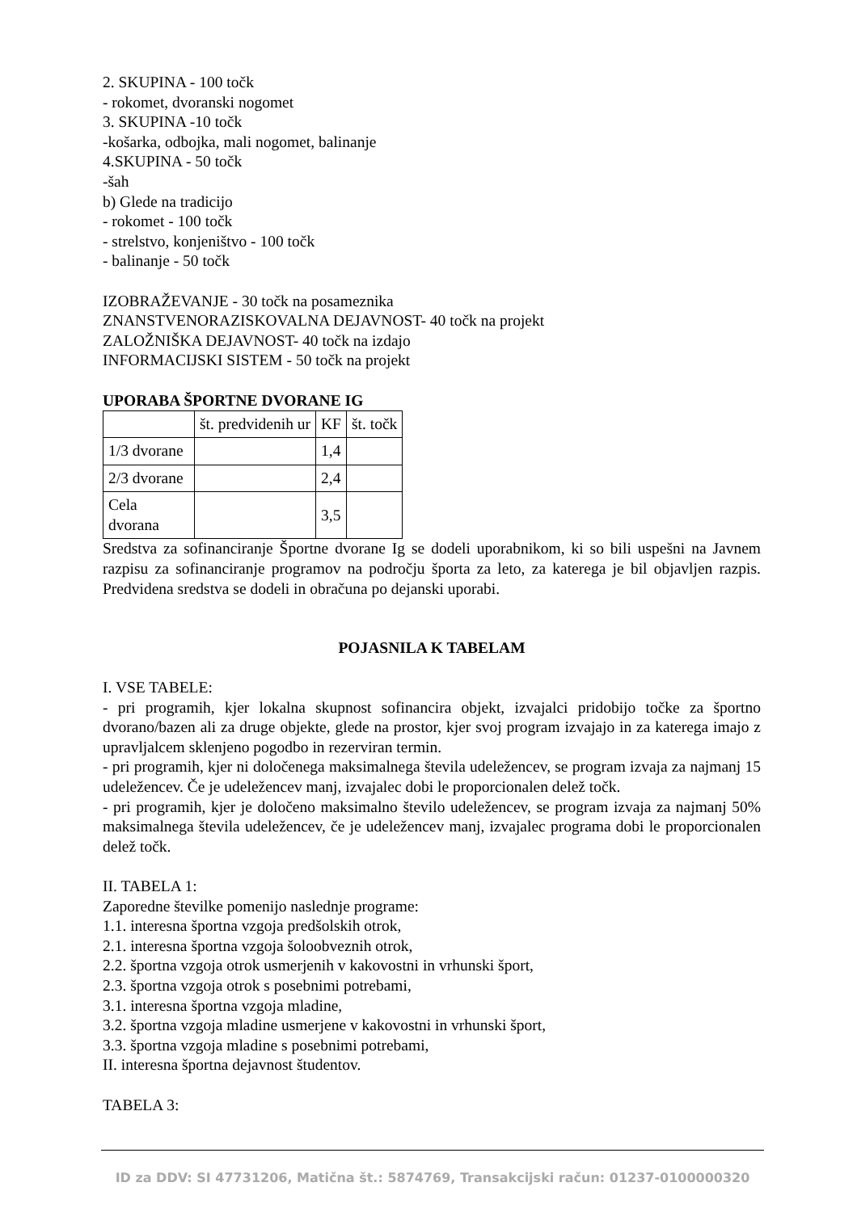2. SKUPINA - 100 točk
- rokomet, dvoranski nogomet
3. SKUPINA -10 točk
-košarka, odbojka, mali nogomet, balinanje
4.SKUPINA - 50 točk
-šah
b) Glede na tradicijo
- rokomet - 100 točk
- strelstvo, konjeništvo - 100 točk
- balinanje - 50 točk
IZOBRAŽEVANJE - 30 točk na posameznika
ZNANSTVENORAZISKOVALNA DEJAVNOST- 40 točk na projekt
ZALOŽNIŠKA DEJAVNOST- 40 točk na izdajo
INFORMACIJSKI SISTEM - 50 točk na projekt
UPORABA ŠPORTNE DVORANE IG
| | št. predvidenih ur | KF | št. točk |
| --- | --- | --- | --- |
| 1/3 dvorane | | 1,4 | |
| 2/3 dvorane | | 2,4 | |
| Cela dvorana | | 3,5 | |
Sredstva za sofinanciranje Športne dvorane Ig se dodeli uporabnikom, ki so bili uspešni na Javnem razpisu za sofinanciranje programov na področju športa za leto, za katerega je bil objavljen razpis. Predvidena sredstva se dodeli in obračuna po dejanski uporabi.
POJASNILA K TABELAM
I. VSE TABELE:
- pri programih, kjer lokalna skupnost sofinancira objekt, izvajalci pridobijo točke za športno dvorano/bazen ali za druge objekte, glede na prostor, kjer svoj program izvajajo in za katerega imajo z upravljalcem sklenjeno pogodbo in rezerviran termin.
- pri programih, kjer ni določenega maksimalnega števila udeležencev, se program izvaja za najmanj 15 udeležencev. Če je udeležencev manj, izvajalec dobi le proporcionalen delež točk.
- pri programih, kjer je določeno maksimalno število udeležencev, se program izvaja za najmanj 50% maksimalnega števila udeležencev, če je udeležencev manj, izvajalec programa dobi le proporcionalen delež točk.
II. TABELA 1:
Zaporedne številke pomenijo naslednje programe:
1.1. interesna športna vzgoja predšolskih otrok,
2.1. interesna športna vzgoja šoloobveznih otrok,
2.2. športna vzgoja otrok usmerjenih v kakovostni in vrhunski šport,
2.3. športna vzgoja otrok s posebnimi potrebami,
3.1. interesna športna vzgoja mladine,
3.2. športna vzgoja mladine usmerjene v kakovostni in vrhunski šport,
3.3. športna vzgoja mladine s posebnimi potrebami,
II. interesna športna dejavnost študentov.
TABELA 3:
ID za DDV: SI 47731206, Matična št.: 5874769, Transakcijski račun: 01237-0100000320